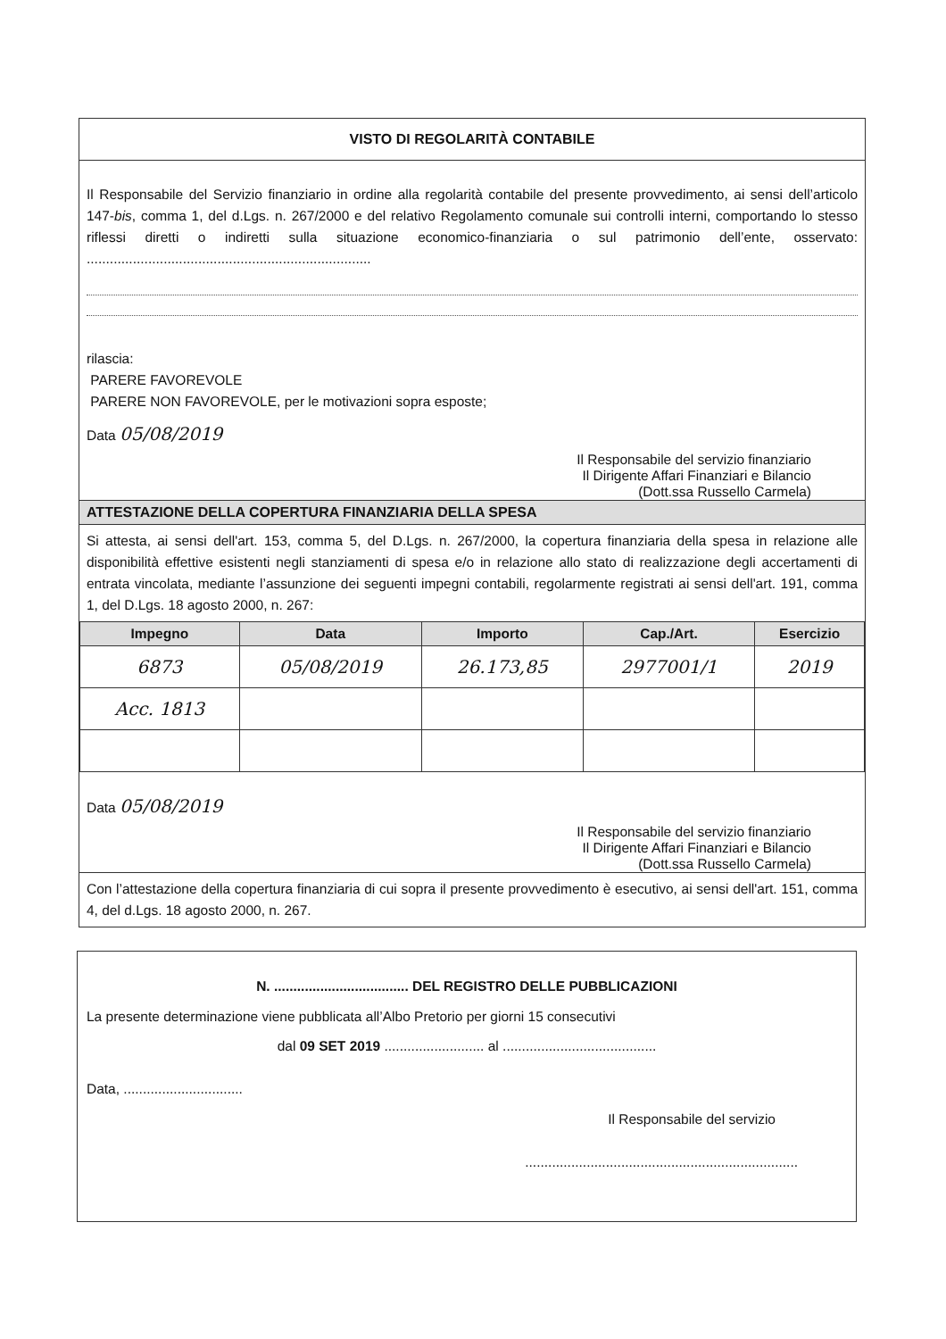VISTO DI REGOLARITÀ CONTABILE
Il Responsabile del Servizio finanziario in ordine alla regolarità contabile del presente provvedimento, ai sensi dell’articolo 147-bis, comma 1, del d.Lgs. n. 267/2000 e del relativo Regolamento comunale sui controlli interni, comportando lo stesso riflessi diretti o indiretti sulla situazione economico-finanziaria o sul patrimonio dell’ente, osservato: ..........................................................................
rilascia:
PARERE FAVOREVOLE
PARERE NON FAVOREVOLE, per le motivazioni sopra esposte;
Data 05/08/2019
Il Responsabile del servizio finanziario
Il Dirigente Affari Finanziari e Bilancio
(Dott.ssa Russello Carmela)
ATTESTAZIONE DELLA COPERTURA FINANZIARIA DELLA SPESA
Si attesta, ai sensi dell'art. 153, comma 5, del D.Lgs. n. 267/2000, la copertura finanziaria della spesa in relazione alle disponibilità effettive esistenti negli stanziamenti di spesa e/o in relazione allo stato di realizzazione degli accertamenti di entrata vincolata, mediante l’assunzione dei seguenti impegni contabili, regolarmente registrati ai sensi dell'art. 191, comma 1, del D.Lgs. 18 agosto 2000, n. 267:
| Impegno | Data | Importo | Cap./Art. | Esercizio |
| --- | --- | --- | --- | --- |
| 6873 | 05/08/2019 | 26.173,85 | 2977001/1 | 2019 |
| Acc. 1813 | | | | |
Data 05/08/2019
Il Responsabile del servizio finanziario
Il Dirigente Affari Finanziari e Bilancio
(Dott.ssa Russello Carmela)
Con l’attestazione della copertura finanziaria di cui sopra il presente provvedimento è esecutivo, ai sensi dell'art. 151, comma 4, del d.Lgs. 18 agosto 2000, n. 267.
N. ................................... DEL REGISTRO DELLE PUBBLICAZIONI
La presente determinazione viene pubblicata all’Albo Pretorio per giorni 15 consecutivi
dal 09 SET 2019 .......................... al ........................................
Data, ...............................
Il Responsabile del servizio
.......................................................................